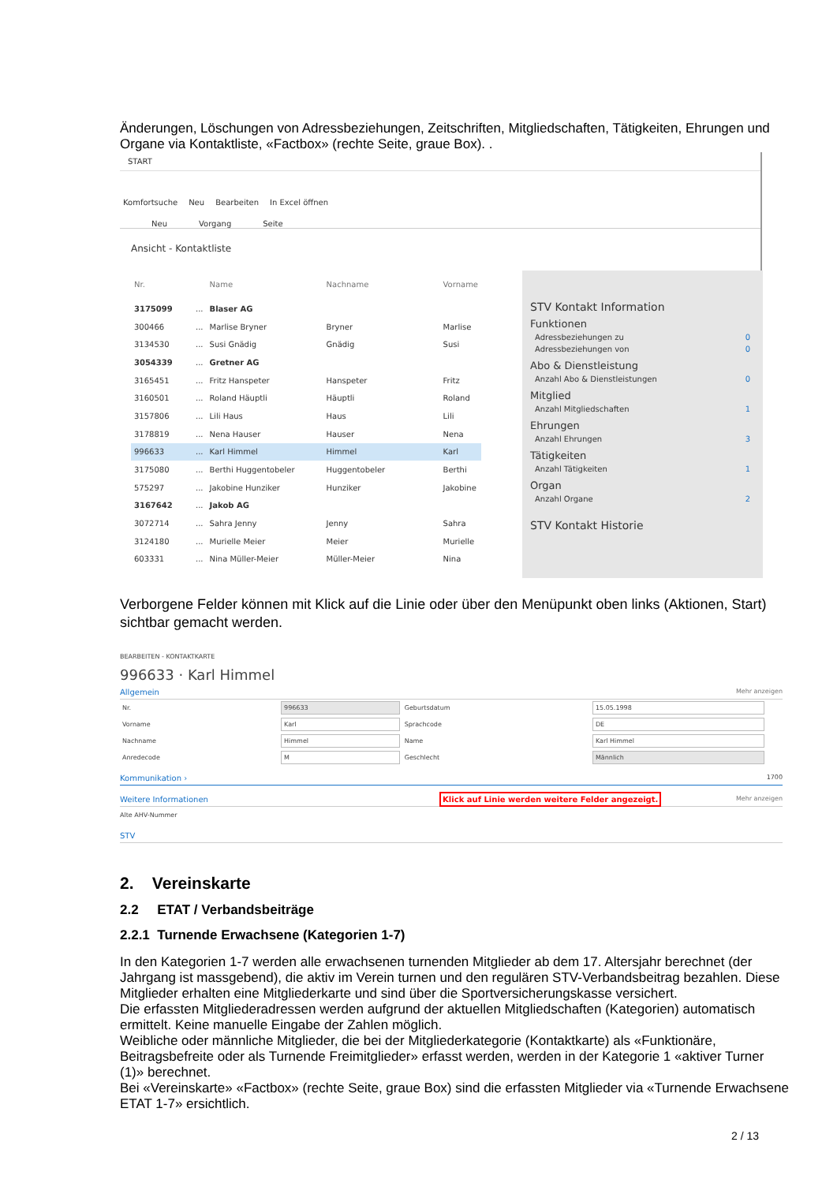Änderungen, Löschungen von Adressbeziehungen, Zeitschriften, Mitgliedschaften, Tätigkeiten, Ehrungen und Organe via Kontaktliste, «Factbox» (rechte Seite, graue Box). .
START
Komfortsuche Neu Bearbeiten In Excel öffnen
Neu Vorgang Seite
Ansicht - Kontaktliste
| Nr. | | Name | Nachname | Vorname |
| --- | --- | --- | --- | --- |
| 3175099 | ... | Blaser AG | | |
| 300466 | ... | Marlise Bryner | Bryner | Marlise |
| 3134530 | ... | Susi Gnädig | Gnädig | Susi |
| 3054339 | ... | Gretner AG | | |
| 3165451 | ... | Fritz Hanspeter | Hanspeter | Fritz |
| 3160501 | ... | Roland Häuptli | Häuptli | Roland |
| 3157806 | ... | Lili Haus | Haus | Lili |
| 3178819 | ... | Nena Hauser | Hauser | Nena |
| 996633 | ... | Karl Himmel | Himmel | Karl |
| 3175080 | ... | Berthi Huggentobeler | Huggentobeler | Berthi |
| 575297 | ... | Jakobine Hunziker | Hunziker | Jakobine |
| 3167642 | ... | Jakob AG | | |
| 3072714 | ... | Sahra Jenny | Jenny | Sahra |
| 3124180 | ... | Murielle Meier | Meier | Murielle |
| 603331 | ... | Nina Müller-Meier | Müller-Meier | Nina |
STV Kontakt Information
Funktionen
Adressbeziehungen zu 0
Adressbeziehungen von 0
Abo & Dienstleistung
Anzahl Abo & Dienstleistungen 0
Mitglied
Anzahl Mitgliedschaften 1
Ehrungen
Anzahl Ehrungen 3
Tätigkeiten
Anzahl Tätigkeiten 1
Organ
Anzahl Organe 2
STV Kontakt Historie
Verborgene Felder können mit Klick auf die Linie oder über den Menüpunkt oben links (Aktionen, Start) sichtbar gemacht werden.
BEARBEITEN - KONTAKTKARTE
996633 · Karl Himmel
Allgemein Mehr anzeigen
| Nr. | 996633 | Geburtsdatum | 15.05.1998 |
| Vorname | Karl | Sprachcode | DE |
| Nachname | Himmel | Name | Karl Himmel |
| Anredecode | M | Geschlecht | Männlich |
Kommunikation › 1700
Weitere Informationen Klick auf Linie werden weitere Felder angezeigt. Mehr anzeigen
Alte AHV-Nummer
STV
2. Vereinskarte
2.2 ETAT / Verbandsbeiträge
2.2.1 Turnende Erwachsene (Kategorien 1-7)
In den Kategorien 1-7 werden alle erwachsenen turnenden Mitglieder ab dem 17. Altersjahr berechnet (der Jahrgang ist massgebend), die aktiv im Verein turnen und den regulären STV-Verbandsbeitrag bezahlen. Diese Mitglieder erhalten eine Mitgliederkarte und sind über die Sportversicherungskasse versichert.
Die erfassten Mitgliederadressen werden aufgrund der aktuellen Mitgliedschaften (Kategorien) automatisch ermittelt. Keine manuelle Eingabe der Zahlen möglich.
Weibliche oder männliche Mitglieder, die bei der Mitgliederkategorie (Kontaktkarte) als «Funktionäre, Beitragsbefreite oder als Turnende Freimitglieder» erfasst werden, werden in der Kategorie 1 «aktiver Turner (1)» berechnet.
Bei «Vereinskarte» «Factbox» (rechte Seite, graue Box) sind die erfassten Mitglieder via «Turnende Erwachsene ETAT 1-7» ersichtlich.
2 / 13